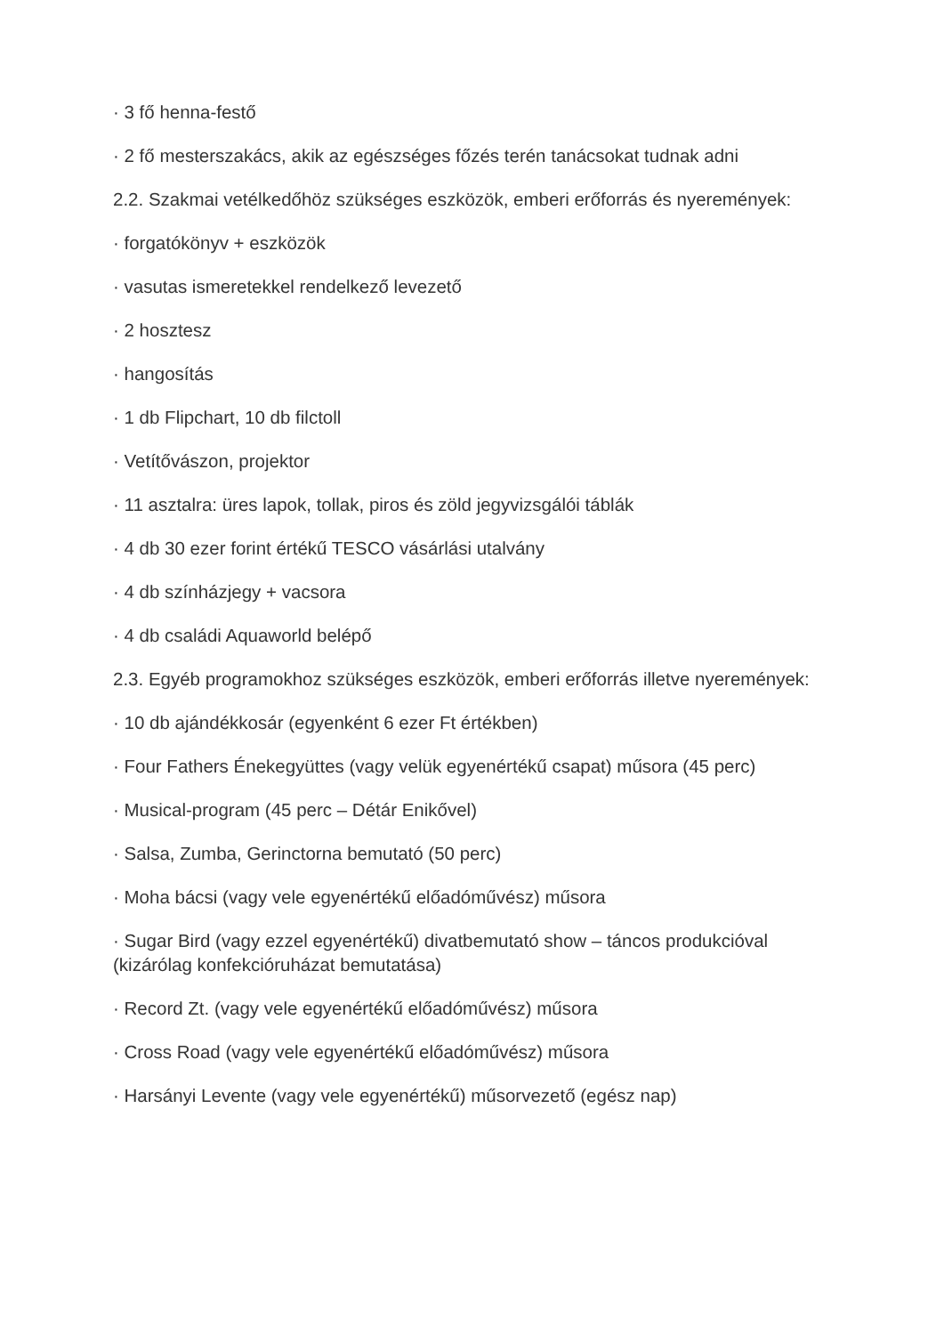· 3 fő henna-festő
· 2 fő mesterszakács, akik az egészséges főzés terén tanácsokat tudnak adni
2.2. Szakmai vetélkedőhöz szükséges eszközök, emberi erőforrás és nyeremények:
· forgatókönyv + eszközök
· vasutas ismeretekkel rendelkező levezető
· 2 hosztesz
· hangosítás
· 1 db Flipchart, 10 db filctoll
· Vetítővászon, projektor
· 11 asztalra: üres lapok, tollak, piros és zöld jegyvizsgálói táblák
· 4 db 30 ezer forint értékű TESCO vásárlási utalvány
· 4 db színházjegy + vacsora
· 4 db családi Aquaworld belépő
2.3. Egyéb programokhoz szükséges eszközök, emberi erőforrás illetve nyeremények:
· 10 db ajándékkosár (egyenként 6 ezer Ft értékben)
· Four Fathers Énekegyüttes (vagy velük egyenértékű csapat) műsora (45 perc)
· Musical-program (45 perc – Détár Enikővel)
· Salsa, Zumba, Gerinctorna bemutató (50 perc)
· Moha bácsi (vagy vele egyenértékű előadóművész) műsora
· Sugar Bird (vagy ezzel egyenértékű) divatbemutató show – táncos produkcióval (kizárólag konfekcióruházat bemutatása)
· Record Zt. (vagy vele egyenértékű előadóművész) műsora
· Cross Road (vagy vele egyenértékű előadóművész) műsora
· Harsányi Levente (vagy vele egyenértékű) műsorvezető (egész nap)